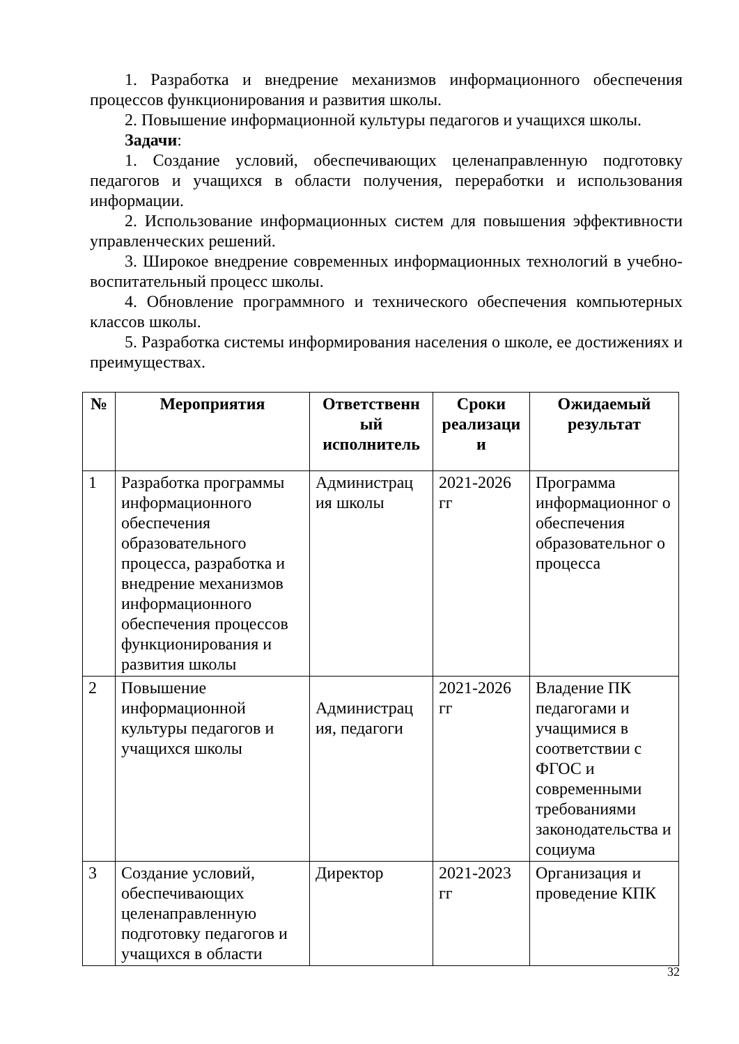1. Разработка и внедрение механизмов информационного обеспечения процессов функционирования и развития школы.
2. Повышение информационной культуры педагогов и учащихся школы.
Задачи:
1. Создание условий, обеспечивающих целенаправленную подготовку педагогов и учащихся в области получения, переработки и использования информации.
2. Использование информационных систем для повышения эффективности управленческих решений.
3. Широкое внедрение современных информационных технологий в учебно-воспитательный процесс школы.
4. Обновление программного и технического обеспечения компьютерных классов школы.
5. Разработка системы информирования населения о школе, ее достижениях и преимуществах.
| № | Мероприятия | Ответственн ый исполнитель | Сроки реализаци и | Ожидаемый результат |
| --- | --- | --- | --- | --- |
| 1 | Разработка программы информационного обеспечения образовательного процесса, разработка и внедрение механизмов информационного обеспечения процессов функционирования и развития школы | Администрац ия школы | 2021-2026 гг | Программа информационног о обеспечения образовательног о процесса |
| 2 | Повышение информационной культуры педагогов и учащихся школы | Администрац ия, педагоги | 2021-2026 гг | Владение ПК педагогами и учащимися в соответствии с ФГОС и современными требованиями законодательства и социума |
| 3 | Создание условий, обеспечивающих целенаправленную подготовку педагогов и учащихся в области | Директор | 2021-2023 гг | Организация и проведение КПК |
32